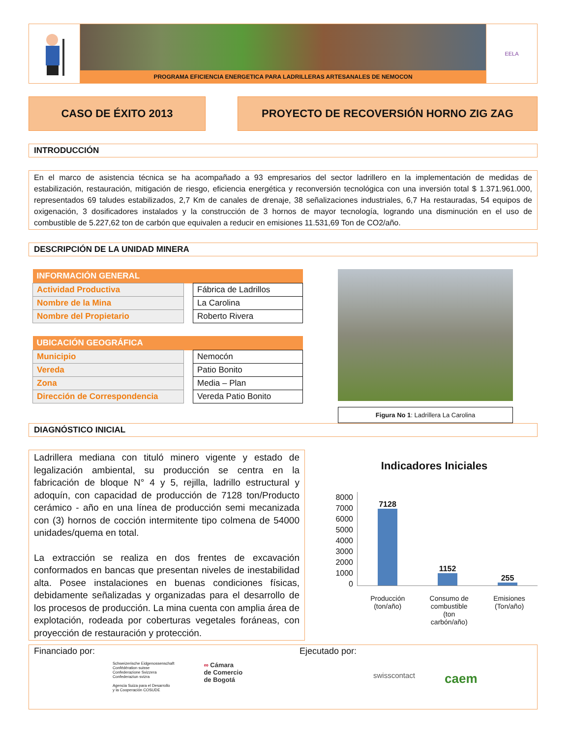PROGRAMA EFICIENCIA ENERGETICA PARA LADRILLERAS ARTESANALES DE NEMOCON
EELA
CASO DE ÉXITO 2013 PROYECTO DE RECOVERSIÓN HORNO ZIG ZAG
INTRODUCCIÓN
En el marco de asistencia técnica se ha acompañado a 93 empresarios del sector ladrillero en la implementación de medidas de estabilización, restauración, mitigación de riesgo, eficiencia energética y reconversión tecnológica con una inversión total $ 1.371.961.000, representados 69 taludes estabilizados, 2,7 Km de canales de drenaje, 38 señalizaciones industriales, 6,7 Ha restauradas, 54 equipos de oxigenación, 3 dosificadores instalados y la construcción de 3 hornos de mayor tecnología, logrando una disminución en el uso de combustible de 5.227,62 ton de carbón que equivalen a reducir en emisiones 11.531,69 Ton de CO2/año.
DESCRIPCIÓN DE LA UNIDAD MINERA
| INFORMACIÓN GENERAL | | |
| --- | --- | --- |
| Actividad Productiva | | Fábrica de Ladrillos |
| Nombre de la Mina | | La Carolina |
| Nombre del Propietario | | Roberto Rivera |
| UBICACIÓN GEOGRÁFICA | | |
| --- | --- | --- |
| Municipio | | Nemocón |
| Vereda | | Patio Bonito |
| Zona | | Media – Plan |
| Dirección de Correspondencia | | Vereda Patio Bonito |
Figura No 1: Ladrillera La Carolina
DIAGNÓSTICO INICIAL
Ladrillera mediana con tituló minero vigente y estado de legalización ambiental, su producción se centra en la fabricación de bloque N° 4 y 5, rejilla, ladrillo estructural y adoquín, con capacidad de producción de 7128 ton/Producto cerámico - año en una línea de producción semi mecanizada con (3) hornos de cocción intermitente tipo colmena de 54000 unidades/quema en total.
La extracción se realiza en dos frentes de excavación conformados en bancas que presentan niveles de inestabilidad alta. Posee instalaciones en buenas condiciones físicas, debidamente señalizadas y organizadas para el desarrollo de los procesos de producción. La mina cuenta con amplia área de explotación, rodeada por coberturas vegetales foráneas, con proyección de restauración y protección.
Indicadores Iniciales
8000
7000
6000
5000
4000
3000
2000
1000
0
7128
1152
255
Producción
(ton/año)
Consumo de
combustible
(ton
carbón/año)
Emisiones
(Ton/año)
Financiado por:
Schweizerische Eidgenossenschaft
Confédération suisse
Confederazione Svizzera
Confederaziun svizra
Agencia Suiza para el Desarrollo
y la Cooperación COSUDE
∞ Cámara
de Comercio
de Bogotá
Ejecutado por:
swisscontact
caem